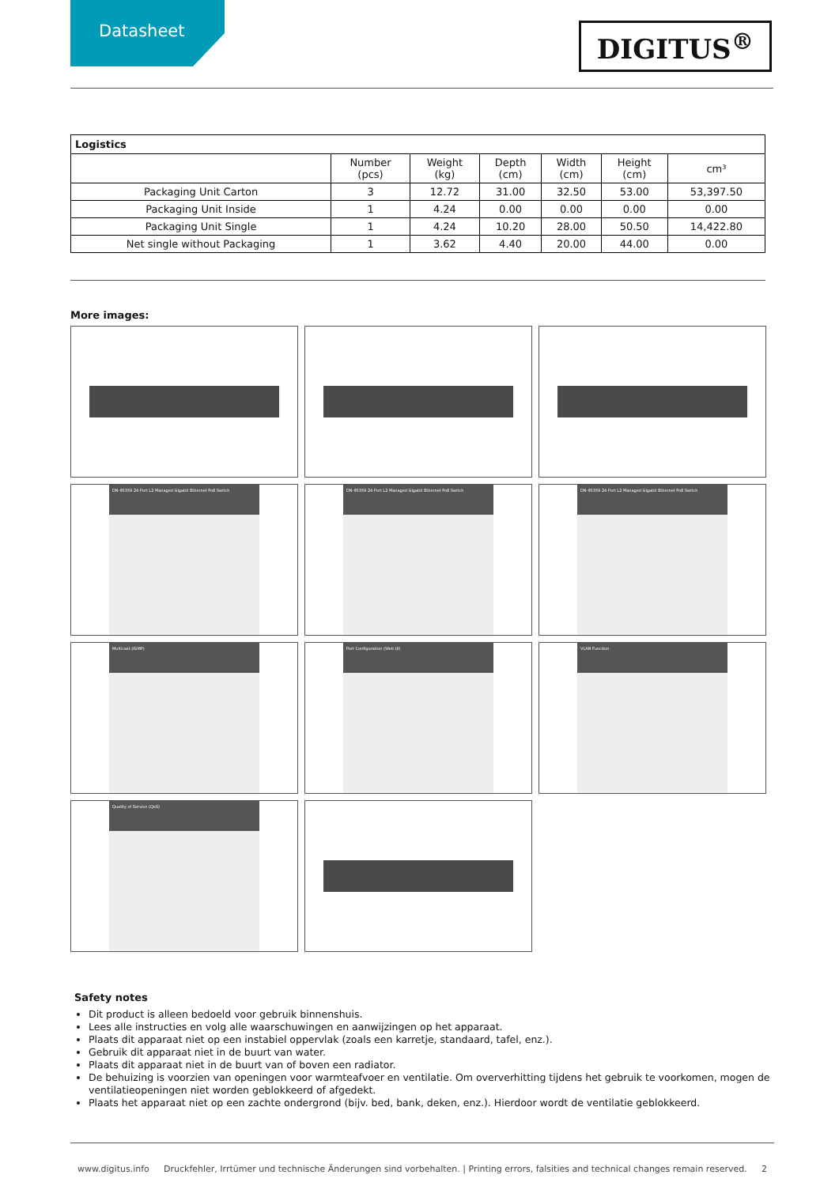Datasheet
DIGITUS<sup>®</sup>
| Logistics | | | | | | |
| --- | --- | --- | --- | --- | --- | --- |
| | Number (pcs) | Weight (kg) | Depth (cm) | Width (cm) | Height (cm) | cm³ |
| Packaging Unit Carton | 3 | 12.72 | 31.00 | 32.50 | 53.00 | 53,397.50 |
| Packaging Unit Inside | 1 | 4.24 | 0.00 | 0.00 | 0.00 | 0.00 |
| Packaging Unit Single | 1 | 4.24 | 10.20 | 28.00 | 50.50 | 14,422.80 |
| Net single without Packaging | 1 | 3.62 | 4.40 | 20.00 | 44.00 | 0.00 |
More images:
DN-95359 24 Port L2 Managed Gigabit Ethernet PoE Switch
DN-95359 24 Port L2 Managed Gigabit Ethernet PoE Switch
DN-95359 24 Port L2 Managed Gigabit Ethernet PoE Switch
Multicast (IGMP)
Port Configuration (Web UI)
VLAN Funciton
Quality of Service (QoS)
Safety notes
Dit product is alleen bedoeld voor gebruik binnenshuis.
Lees alle instructies en volg alle waarschuwingen en aanwijzingen op het apparaat.
Plaats dit apparaat niet op een instabiel oppervlak (zoals een karretje, standaard, tafel, enz.).
Gebruik dit apparaat niet in de buurt van water.
Plaats dit apparaat niet in de buurt van of boven een radiator.
De behuizing is voorzien van openingen voor warmteafvoer en ventilatie. Om oververhitting tijdens het gebruik te voorkomen, mogen de ventilatieopeningen niet worden geblokkeerd of afgedekt.
Plaats het apparaat niet op een zachte ondergrond (bijv. bed, bank, deken, enz.). Hierdoor wordt de ventilatie geblokkeerd.
www.digitus.info Druckfehler, Irrtümer und technische Änderungen sind vorbehalten. | Printing errors, falsities and technical changes remain reserved. 2